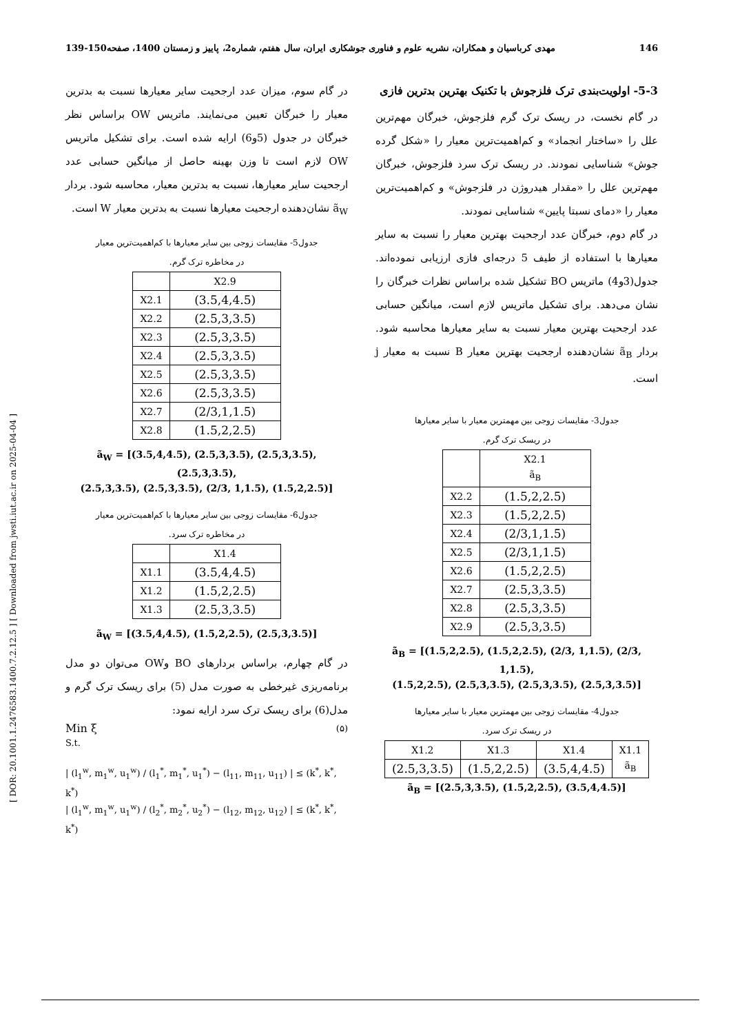[ DOR: 20.1001.1.2476583.1400.7.2.12.5 ] [ Downloaded from jwsti.iut.ac.ir on 2025-04-04 ]
146 مهدی کرباسیان و همکاران، نشریه علوم و فناوری جوشکاری ایران، سال هفتم، شماره2، پاییز و زمستان 1400، صفحه150-139
5-3- اولویت‌بندی ترک فلزجوش با تکنیک بهترین بدترین فازی
در گام نخست، در ریسک ترک گرم فلزجوش، خبرگان مهم‌ترین علل را «ساختار انجماد» و کم‌اهمیت‌ترین معیار را «شکل گرده جوش» شناسایی نمودند. در ریسک ترک سرد فلزجوش، خبرگان مهم‌ترین علل را «مقدار هیدروژن در فلزجوش» و کم‌اهمیت‌ترین معیار را «دمای نسبتا پایین» شناسایی نمودند.
در گام دوم، خبرگان عدد ارجحیت بهترین معیار را نسبت به سایر معیارها با استفاده از طیف 5 درجه‌ای فازی ارزیابی نموده‌اند. جدول(3و4) ماتریس BO تشکیل شده براساس نظرات خبرگان را نشان می‌دهد. برای تشکیل ماتریس لازم است، میانگین حسابی عدد ارجحیت بهترین معیار نسبت به سایر معیارها محاسبه شود. بردار ã<sub>B</sub> نشان‌دهنده ارجحیت بهترین معیار B نسبت به معیار j است.
جدول3- مقایسات زوجی بین مهمترین معیار با سایر معیارها
در ریسک ترک گرم.
| | X2.1 ã<sub>B</sub> |
| --- | --- |
| X2.2 | (1.5,2,2.5) |
| X2.3 | (1.5,2,2.5) |
| X2.4 | (2/3,1,1.5) |
| X2.5 | (2/3,1,1.5) |
| X2.6 | (1.5,2,2.5) |
| X2.7 | (2.5,3,3.5) |
| X2.8 | (2.5,3,3.5) |
| X2.9 | (2.5,3,3.5) |
ã<sub>B</sub> = [(1.5,2,2.5), (1.5,2,2.5), (2/3, 1,1.5), (2/3, 1,1.5),
(1.5,2,2.5), (2.5,3,3.5), (2.5,3,3.5), (2.5,3,3.5)]
جدول4- مقایسات زوجی بین مهمترین معیار با سایر معیارها
در ریسک ترک سرد.
| X1.2 | X1.3 | X1.4 | X1.1 ã<sub>B</sub> |
| --- | --- | --- | --- |
| (2.5,3,3.5) | (1.5,2,2.5) | (3.5,4,4.5) | |
ã<sub>B</sub> = [(2.5,3,3.5), (1.5,2,2.5), (3.5,4,4.5)]
در گام سوم، میزان عدد ارجحیت سایر معیارها نسبت به بدترین معیار را خبرگان تعیین می‌نمایند. ماتریس OW براساس نظر خبرگان در جدول (5و6) ارایه شده است. برای تشکیل ماتریس OW لازم است تا وزن بهینه حاصل از میانگین حسابی عدد ارجحیت سایر معیارها، نسبت به بدترین معیار، محاسبه شود. بردار ã<sub>W</sub> نشان‌دهنده ارجحیت معیارها نسبت به بدترین معیار W است.
جدول5- مقایسات زوجی بین سایر معیارها با کم‌اهمیت‌ترین معیار
در مخاطره ترک گرم.
| | X2.9 |
| --- | --- |
| X2.1 | (3.5,4,4.5) |
| X2.2 | (2.5,3,3.5) |
| X2.3 | (2.5,3,3.5) |
| X2.4 | (2.5,3,3.5) |
| X2.5 | (2.5,3,3.5) |
| X2.6 | (2.5,3,3.5) |
| X2.7 | (2/3,1,1.5) |
| X2.8 | (1.5,2,2.5) |
ã<sub>W</sub> = [(3.5,4,4.5), (2.5,3,3.5), (2.5,3,3.5), (2.5,3,3.5),
(2.5,3,3.5), (2.5,3,3.5), (2/3, 1,1.5), (1.5,2,2.5)]
جدول6- مقایسات زوجی بین سایر معیارها با کم‌اهمیت‌ترین معیار
در مخاطره ترک سرد.
| | X1.4 |
| --- | --- |
| X1.1 | (3.5,4,4.5) |
| X1.2 | (1.5,2,2.5) |
| X1.3 | (2.5,3,3.5) |
ã<sub>W</sub> = [(3.5,4,4.5), (1.5,2,2.5), (2.5,3,3.5)]
در گام چهارم، براساس بردارهای BO وOW می‌توان دو مدل برنامه‌ریزی غیرخطی به صورت مدل (5) برای ریسک ترک گرم و مدل(6) برای ریسک ترک سرد ارایه نمود:
Min ξ (۵)
S.t.
| (l<sub>1</sub><sup>w</sup>, m<sub>1</sub><sup>w</sup>, u<sub>1</sub><sup>w</sup>) / (l<sub>1</sub><sup>*</sup>, m<sub>1</sub><sup>*</sup>, u<sub>1</sub><sup>*</sup>) − (l<sub>11</sub>, m<sub>11</sub>, u<sub>11</sub>) | ≤ (k<sup>*</sup>, k<sup>*</sup>, k<sup>*</sup>)
| (l<sub>1</sub><sup>w</sup>, m<sub>1</sub><sup>w</sup>, u<sub>1</sub><sup>w</sup>) / (l<sub>2</sub><sup>*</sup>, m<sub>2</sub><sup>*</sup>, u<sub>2</sub><sup>*</sup>) − (l<sub>12</sub>, m<sub>12</sub>, u<sub>12</sub>) | ≤ (k<sup>*</sup>, k<sup>*</sup>, k<sup>*</sup>)